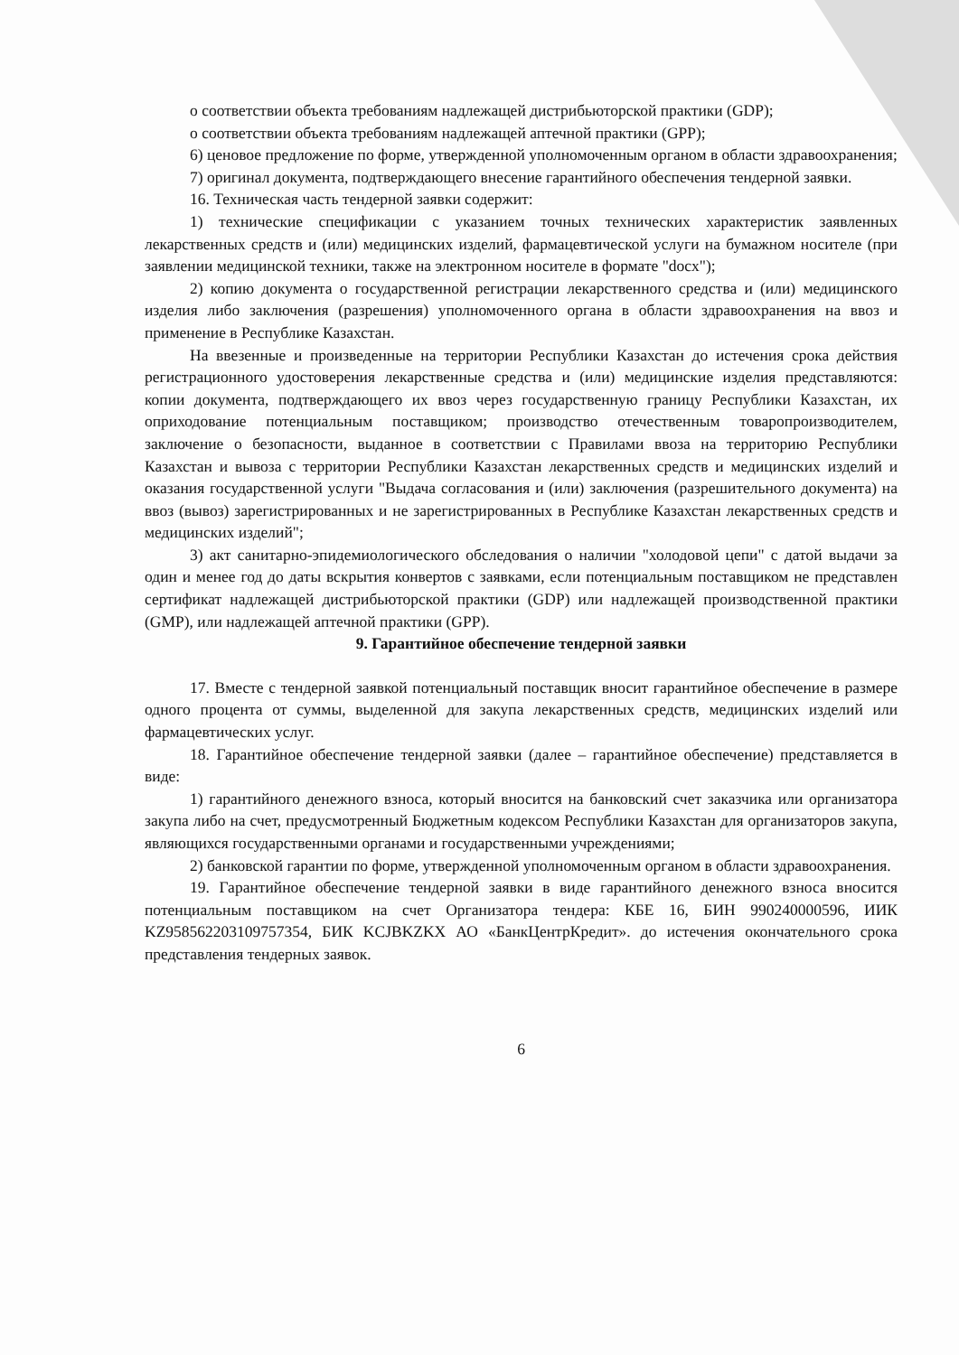о соответствии объекта требованиям надлежащей дистрибьюторской практики (GDP);
о соответствии объекта требованиям надлежащей аптечной практики (GPP);
6) ценовое предложение по форме, утвержденной уполномоченным органом в области здравоохранения;
7) оригинал документа, подтверждающего внесение гарантийного обеспечения тендерной заявки.
16. Техническая часть тендерной заявки содержит:
1) технические спецификации с указанием точных технических характеристик заявленных лекарственных средств и (или) медицинских изделий, фармацевтической услуги на бумажном носителе (при заявлении медицинской техники, также на электронном носителе в формате "docx");
2) копию документа о государственной регистрации лекарственного средства и (или) медицинского изделия либо заключения (разрешения) уполномоченного органа в области здравоохранения на ввоз и применение в Республике Казахстан.
На ввезенные и произведенные на территории Республики Казахстан до истечения срока действия регистрационного удостоверения лекарственные средства и (или) медицинские изделия представляются: копии документа, подтверждающего их ввоз через государственную границу Республики Казахстан, их оприходование потенциальным поставщиком; производство отечественным товаропроизводителем, заключение о безопасности, выданное в соответствии с Правилами ввоза на территорию Республики Казахстан и вывоза с территории Республики Казахстан лекарственных средств и медицинских изделий и оказания государственной услуги "Выдача согласования и (или) заключения (разрешительного документа) на ввоз (вывоз) зарегистрированных и не зарегистрированных в Республике Казахстан лекарственных средств и медицинских изделий";
3) акт санитарно-эпидемиологического обследования о наличии "холодовой цепи" с датой выдачи за один и менее год до даты вскрытия конвертов с заявками, если потенциальным поставщиком не представлен сертификат надлежащей дистрибьюторской практики (GDP) или надлежащей производственной практики (GMP), или надлежащей аптечной практики (GPP).
9. Гарантийное обеспечение тендерной заявки
17. Вместе с тендерной заявкой потенциальный поставщик вносит гарантийное обеспечение в размере одного процента от суммы, выделенной для закупа лекарственных средств, медицинских изделий или фармацевтических услуг.
18. Гарантийное обеспечение тендерной заявки (далее – гарантийное обеспечение) представляется в виде:
1) гарантийного денежного взноса, который вносится на банковский счет заказчика или организатора закупа либо на счет, предусмотренный Бюджетным кодексом Республики Казахстан для организаторов закупа, являющихся государственными органами и государственными учреждениями;
2) банковской гарантии по форме, утвержденной уполномоченным органом в области здравоохранения.
19. Гарантийное обеспечение тендерной заявки в виде гарантийного денежного взноса вносится потенциальным поставщиком на счет Организатора тендера: КБЕ 16, БИН 990240000596, ИИК KZ958562203109757354, БИК KCJBKZKX АО «БанкЦентрКредит». до истечения окончательного срока представления тендерных заявок.
6